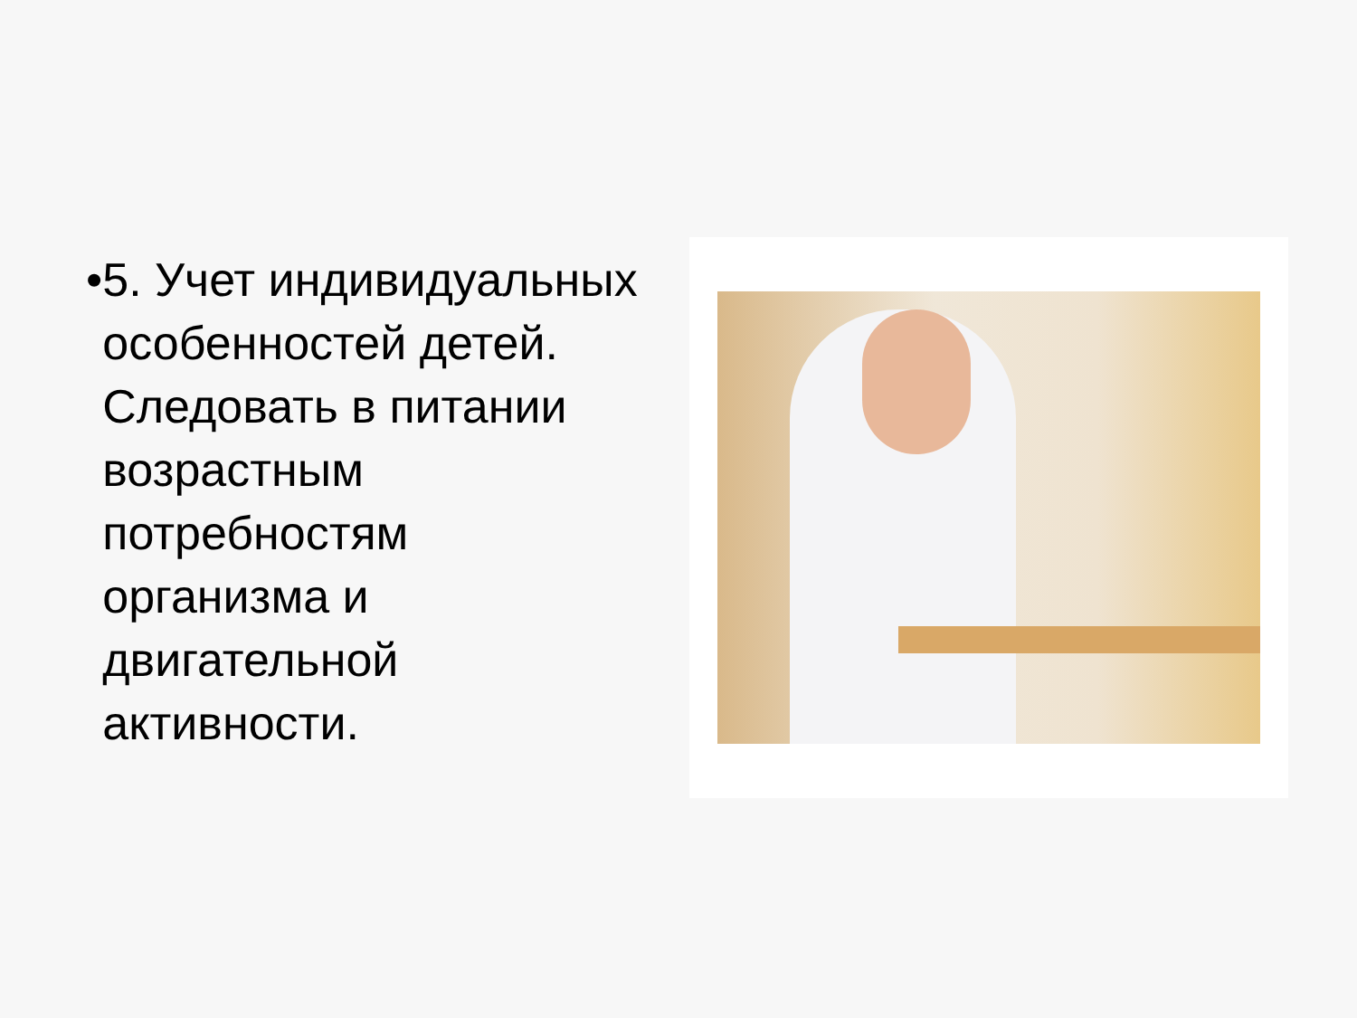• 5. Учет индивидуальных особенностей детей. Следовать в питании возрастным потребностям организма и двигательной активности.